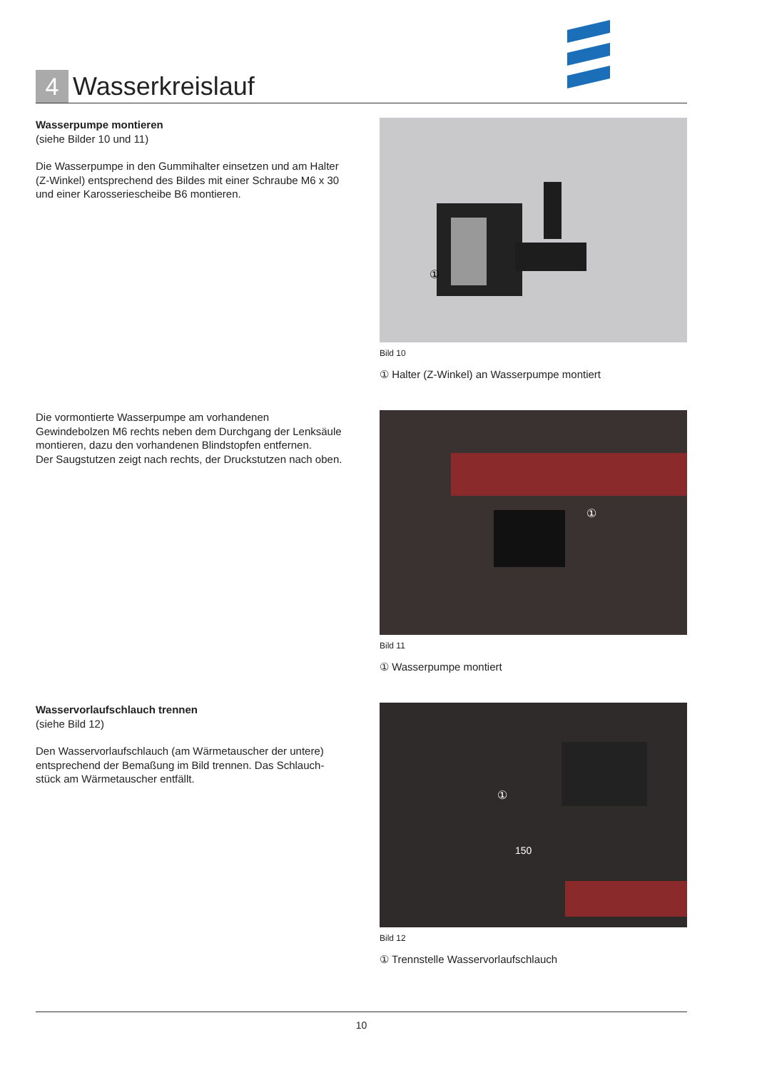4
Wasserkreislauf
Wasserpumpe montieren
(siehe Bilder 10 und 11)
Die Wasserpumpe in den Gummihalter einsetzen und am Halter (Z-Winkel) entsprechend des Bildes mit einer Schraube M6 x 30 und einer Karosseriescheibe B6 montieren.
①
Bild 10
① Halter (Z-Winkel) an Wasserpumpe montiert
Die vormontierte Wasserpumpe am vorhandenen Gewindebolzen M6 rechts neben dem Durchgang der Lenksäule montieren, dazu den vorhandenen Blindstopfen entfernen.
Der Saugstutzen zeigt nach rechts, der Druckstutzen nach oben.
①
Bild 11
① Wasserpumpe montiert
Wasservorlaufschlauch trennen
(siehe Bild 12)
Den Wasservorlaufschlauch (am Wärmetauscher der untere) entsprechend der Bemaßung im Bild trennen. Das Schlauch­stück am Wärmetauscher entfällt.
①
150
Bild 12
① Trennstelle Wasservorlaufschlauch
10